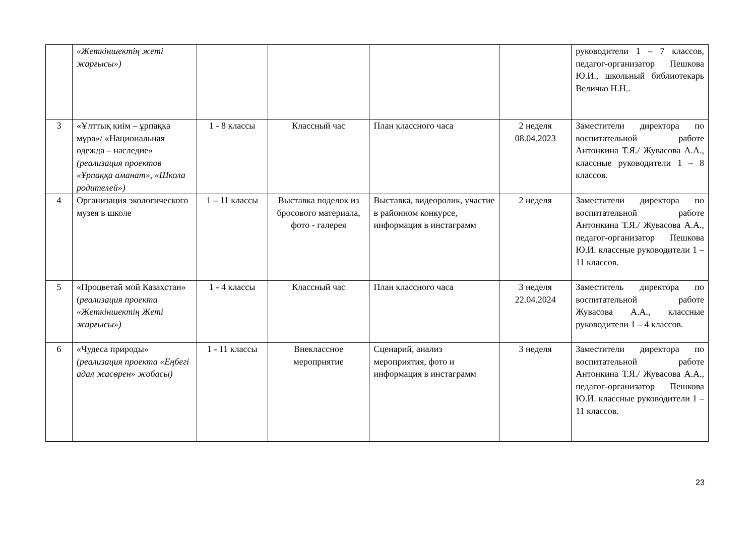| | «Жеткіншектің жеті жарғысы») | | | | | руководители 1 – 7 классов, педагог-организатор Пешкова Ю.И., школьный библиотекарь Величко Н.Н.. |
| 3 | «Ұлттық киім – ұрпаққа мұра»/ «Национальная одежда – наследие» (реализация проектов «Ұрпаққа аманат», «Школа родителей») | 1 - 8 классы | Классный час | План классного часа | 2 неделя 08.04.2023 | Заместители директора по воспитательной работе Антонкина Т.Я./ Жувасова А.А., классные руководители 1 – 8 классов. |
| 4 | Организация экологического музея в школе | 1 – 11 классы | Выставка поделок из бросового материала, фото - галерея | Выставка, видеоролик, участие в районном конкурсе, информация в инстаграмм | 2 неделя | Заместители директора по воспитательной работе Антонкина Т.Я./ Жувасова А.А., педагог-организатор Пешкова Ю.И. классные руководители 1 – 11 классов. |
| 5 | «Процветай мой Казахстан» ( реализация проекта «Жеткіншектің Жеті жарғысы») | 1 - 4 классы | Классный час | План классного часа | 3 неделя 22.04.2024 | Заместитель директора по воспитательной работе Жувасова А.А., классные руководители 1 – 4 классов. |
| 6 | «Чудеса природы» (реализация проекта «Еңбегі адал жасөрен» жобасы) | 1 - 11 классы | Внеклассное мероприятие | Сценарий, анализ мероприятия, фото и информация в инстаграмм | 3 неделя | Заместители директора по воспитательной работе Антонкина Т.Я./ Жувасова А.А., педагог-организатор Пешкова Ю.И. классные руководители 1 – 11 классов. |
23